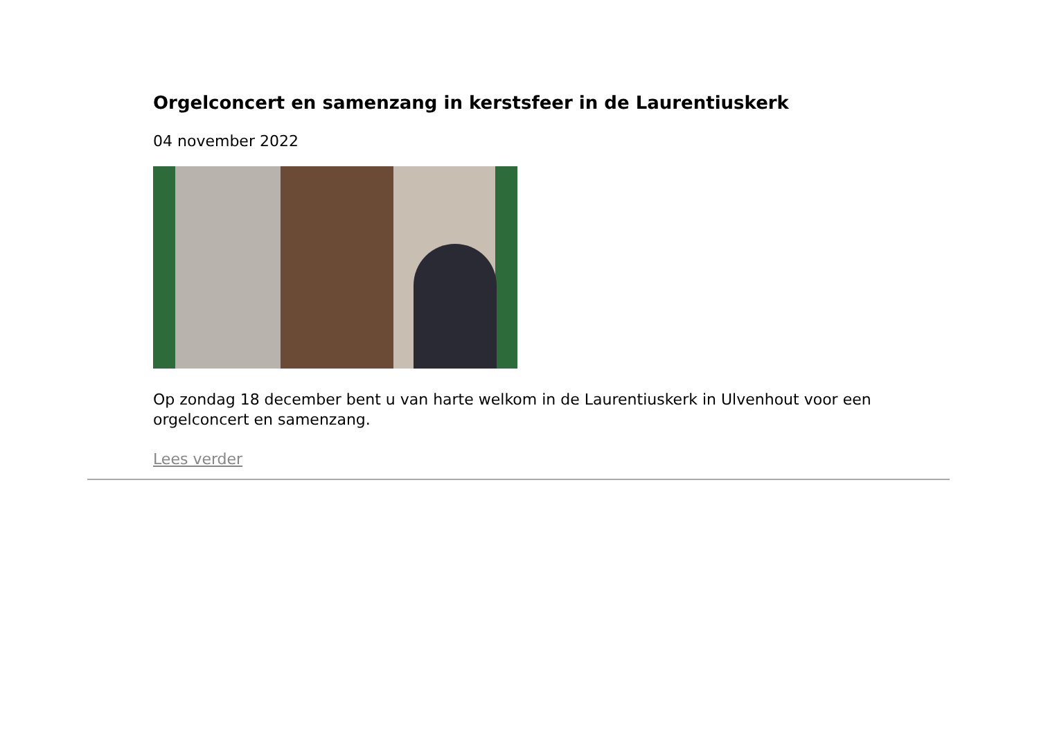Orgelconcert en samenzang in kerstsfeer in de Laurentiuskerk
04 november 2022
Op zondag 18 december bent u van harte welkom in de Laurentiuskerk in Ulvenhout voor een orgelconcert en samenzang.
Lees verder